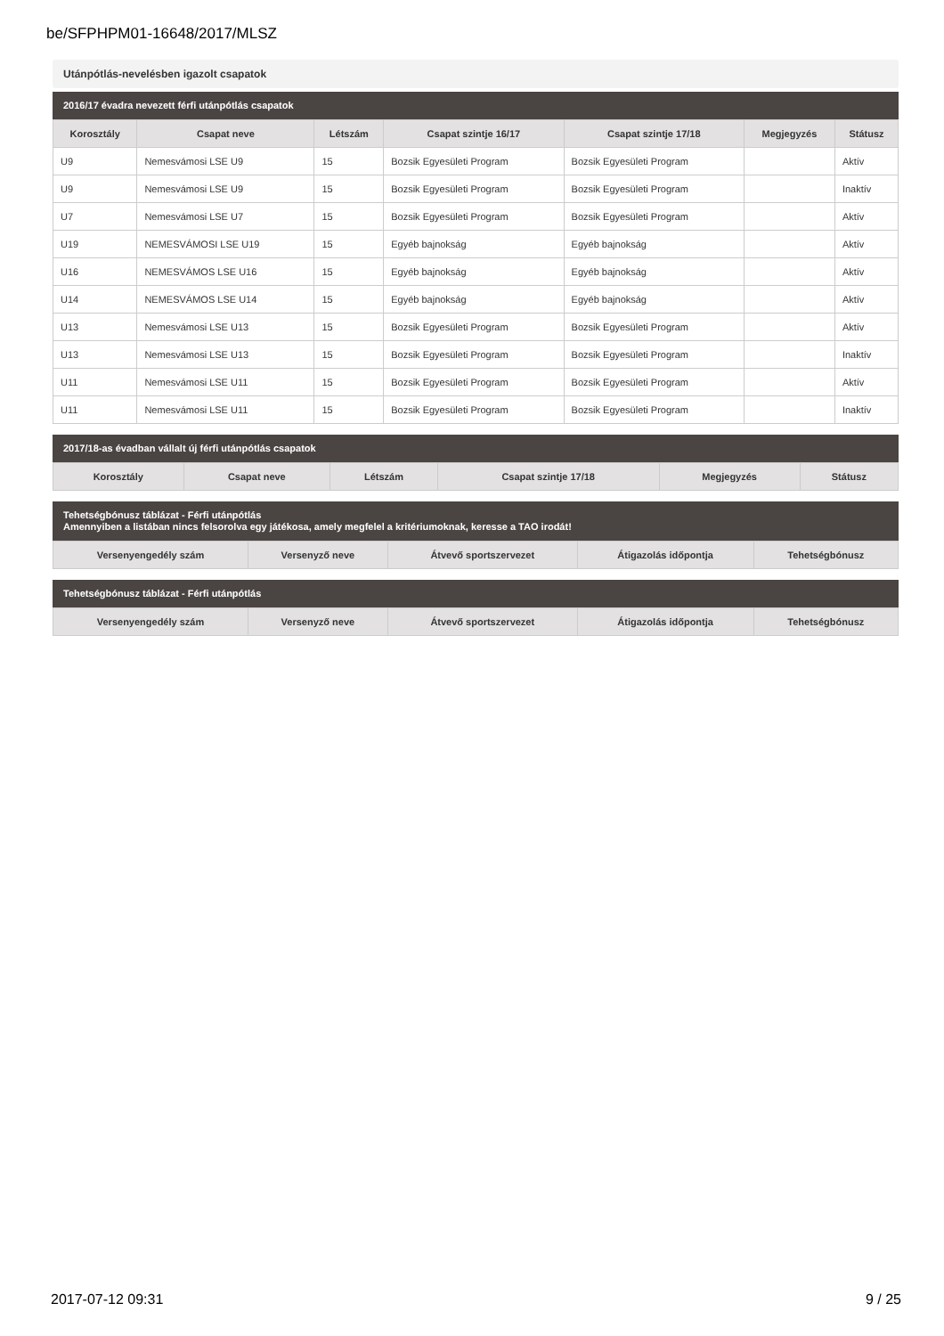be/SFPHPM01-16648/2017/MLSZ
Utánpótlás-nevelésben igazolt csapatok
2016/17 évadra nevezett férfi utánpótlás csapatok
| Korosztály | Csapat neve | Létszám | Csapat szintje 16/17 | Csapat szintje 17/18 | Megjegyzés | Státusz |
| --- | --- | --- | --- | --- | --- | --- |
| U9 | Nemesvámosi LSE U9 | 15 | Bozsik Egyesületi Program | Bozsik Egyesületi Program | | Aktív |
| U9 | Nemesvámosi LSE U9 | 15 | Bozsik Egyesületi Program | Bozsik Egyesületi Program | | Inaktív |
| U7 | Nemesvámosi LSE U7 | 15 | Bozsik Egyesületi Program | Bozsik Egyesületi Program | | Aktív |
| U19 | NEMESVÁMOSI LSE U19 | 15 | Egyéb bajnokság | Egyéb bajnokság | | Aktív |
| U16 | NEMESVÁMOS LSE U16 | 15 | Egyéb bajnokság | Egyéb bajnokság | | Aktív |
| U14 | NEMESVÁMOS LSE U14 | 15 | Egyéb bajnokság | Egyéb bajnokság | | Aktív |
| U13 | Nemesvámosi LSE U13 | 15 | Bozsik Egyesületi Program | Bozsik Egyesületi Program | | Aktív |
| U13 | Nemesvámosi LSE U13 | 15 | Bozsik Egyesületi Program | Bozsik Egyesületi Program | | Inaktív |
| U11 | Nemesvámosi LSE U11 | 15 | Bozsik Egyesületi Program | Bozsik Egyesületi Program | | Aktív |
| U11 | Nemesvámosi LSE U11 | 15 | Bozsik Egyesületi Program | Bozsik Egyesületi Program | | Inaktív |
2017/18-as évadban vállalt új férfi utánpótlás csapatok
| Korosztály | Csapat neve | Létszám | Csapat szintje 17/18 | Megjegyzés | Státusz |
| --- | --- | --- | --- | --- | --- |
Tehetségbónusz táblázat - Férfi utánpótlás Amennyiben a listában nincs felsorolva egy játékosa, amely megfelel a kritériumoknak, keresse a TAO irodát!
| Versenyengedély szám | Versenyző neve | Átvevő sportszervezet | Átigazolás időpontja | Tehetségbónusz |
| --- | --- | --- | --- | --- |
Tehetségbónusz táblázat - Férfi utánpótlás
| Versenyengedély szám | Versenyző neve | Átvevő sportszervezet | Átigazolás időpontja | Tehetségbónusz |
| --- | --- | --- | --- | --- |
2017-07-12 09:31 9 / 25